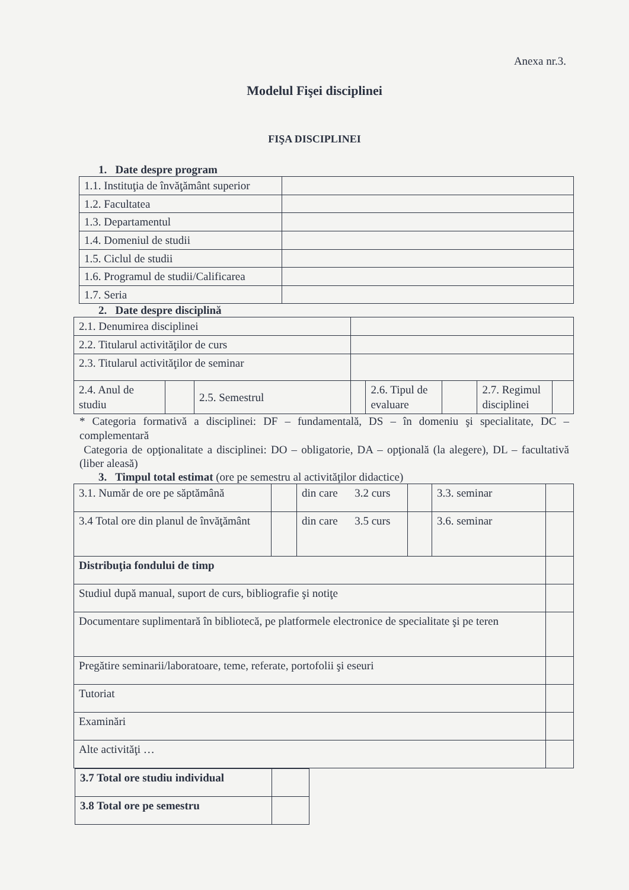Anexa nr.3.
Modelul Fişei disciplinei
FIŞA DISCIPLINEI
1. Date despre program
| 1.1. Instituţia de învăţământ superior | |
| 1.2. Facultatea | |
| 1.3. Departamentul | |
| 1.4. Domeniul de studii | |
| 1.5. Ciclul de studii | |
| 1.6. Programul de studii/Calificarea | |
| 1.7. Seria | |
2. Date despre disciplină
| 2.1. Denumirea disciplinei | | | | | | | |
| 2.2. Titularul activităţilor de curs | | | | | | | |
| 2.3. Titularul activităţilor de seminar | | | | | | | |
| 2.4. Anul de studiu | | 2.5. Semestrul | | 2.6. Tipul de evaluare | | 2.7. Regimul disciplinei | |
* Categoria formativă a disciplinei: DF – fundamentală, DS – în domeniu şi specialitate, DC – complementară
Categoria de opţionalitate a disciplinei: DO – obligatorie, DA – opţională (la alegere), DL – facultativă (liber aleasă)
3. Timpul total estimat (ore pe semestru al activităţilor didactice)
| 3.1. Număr de ore pe săptămână | | din care 3.2 curs | | 3.3. seminar | |
| 3.4 Total ore din planul de învăţământ | | din care 3.5 curs | | 3.6. seminar | |
| Distribuţia fondului de timp | | | | | |
| Studiul după manual, suport de curs, bibliografie şi notiţe | | | | | |
| Documentare suplimentară în bibliotecă, pe platformele electronice de specialitate şi pe teren | | | | | |
| Pregătire seminarii/laboratoare, teme, referate, portofolii şi eseuri | | | | | |
| Tutoriat | | | | | |
| Examinări | | | | | |
| Alte activităţi … | | | | | |
| 3.7 Total ore studiu individual | |
| 3.8 Total ore pe semestru | |